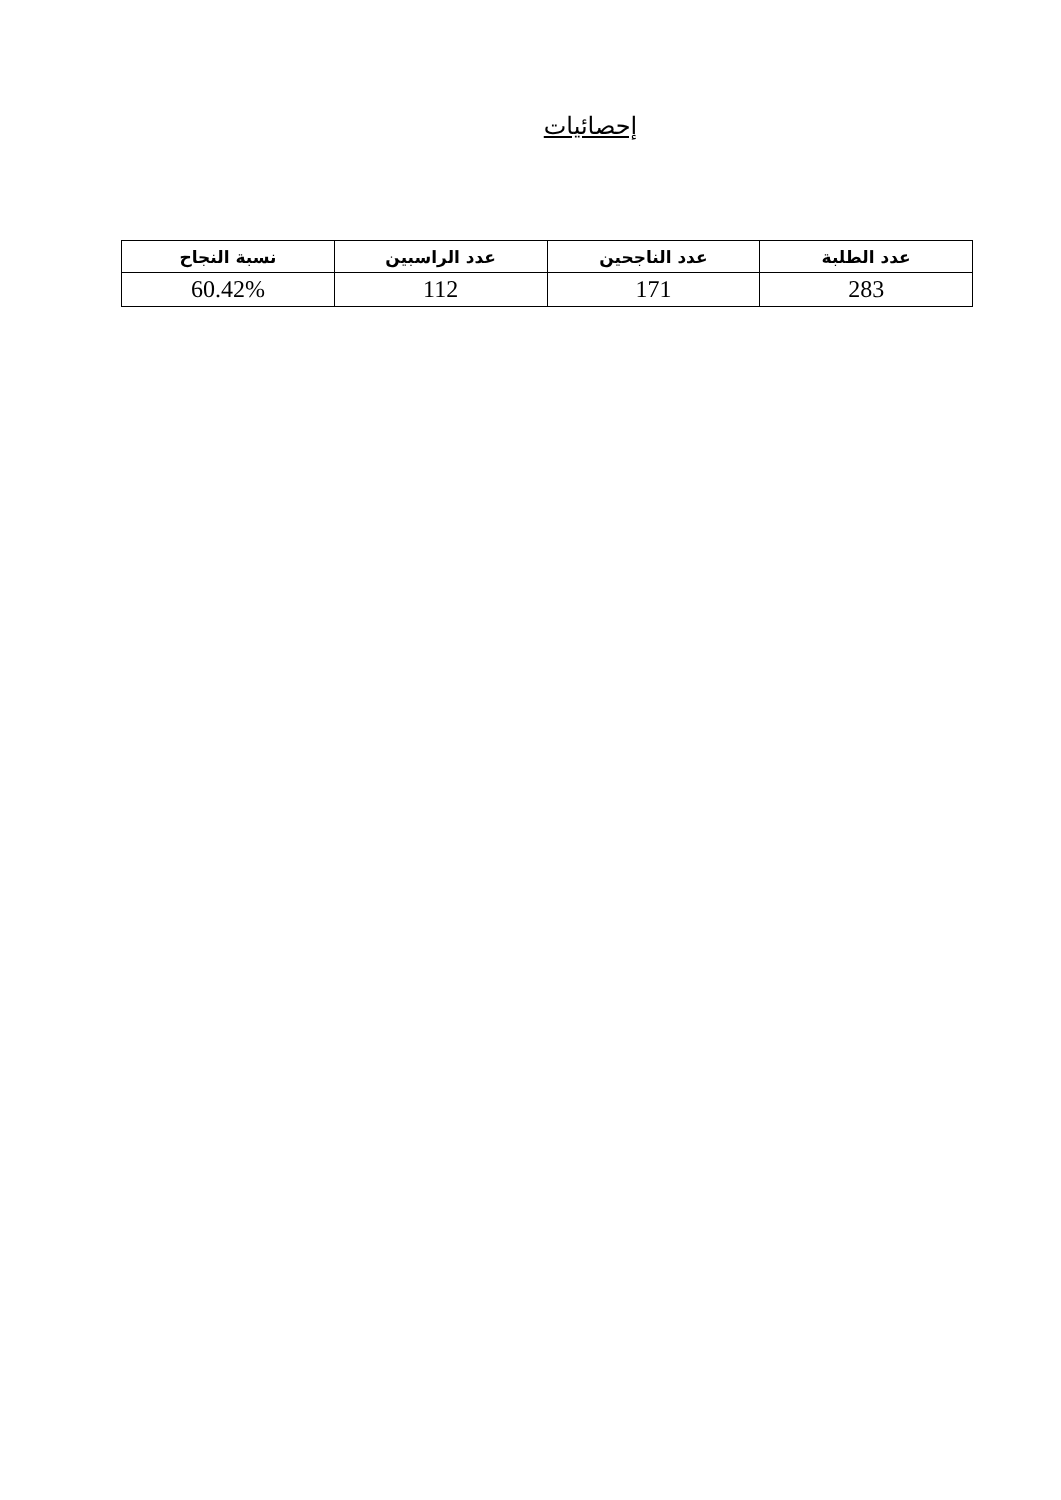إحصائيات
| عدد الطلبة | عدد الناجحين | عدد الراسبين | نسبة النجاح |
| --- | --- | --- | --- |
| 283 | 171 | 112 | 60.42% |